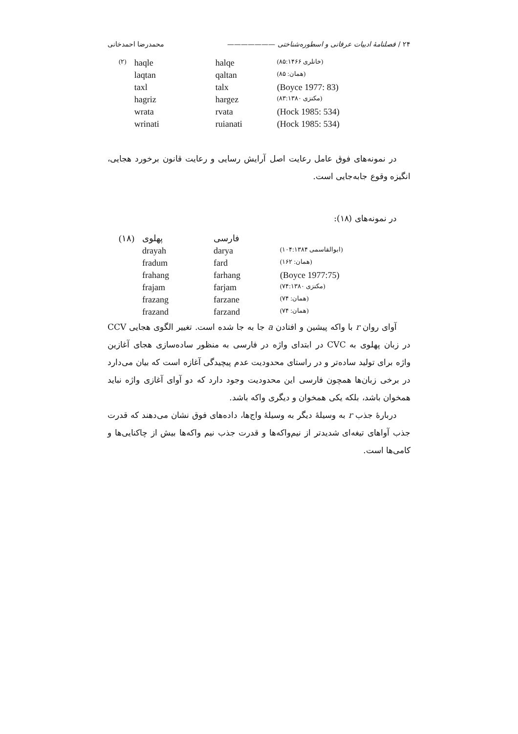۲۴ / فصلنامهٔ ادبیات عرفانی و اسطوره‌شناختی ——————— محمدرضا احمدخانی
| (۲) | haqle | halqe | (خانلری ۸۵:۱۴۶۶) |
| | laqtan | qaltan | (همان: ۸۵) |
| | taxl | talx | (Boyce 1977: 83) |
| | hagriz | hargez | (مکنزی ۸۳:۱۳۸۰) |
| | wrata | rvata | (Hock 1985: 534) |
| | wrinati | ruianati | (Hock 1985: 534) |
در نمونه‌های فوق عامل رعایت اصل آرایش رسایی و رعایت قانون برخورد هجایی، انگیزه وقوع جابه‌جایی است.
در نمونه‌های (۱۸):
| (۱۸) | پهلوی | فارسی | |
| | drayah | darya | (ابوالقاسمی ۱۰۴:۱۳۸۴) |
| | fradum | fard | (همان: ۱۶۲) |
| | frahang | farhang | (Boyce 1977:75) |
| | frajam | farjam | (مکنزی ۷۴:۱۳۸۰) |
| | frazang | farzane | (همان: ۷۴) |
| | frazand | farzand | (همان: ۷۴) |
آوای روان r با واکه پیشین و افتادن a جا به جا شده است. تغییر الگوی هجایی CCV در زبان پهلوی به CVC در ابتدای واژه در فارسی به منظور ساده‌سازی هجای آغازین واژه برای تولید ساده‌تر و در راستای محدودیت عدم پیچیدگی آغازه است که بیان می‌دارد در برخی زبان‌ها همچون فارسی این محدودیت وجود دارد که دو آوای آغازی واژه نباید همخوان باشد، بلکه یکی همخوان و دیگری واکه باشد.
دربارهٔ جذب r به وسیلهٔ دیگر به وسیلهٔ واج‌ها، داده‌های فوق نشان می‌دهند که قدرت جذب آواهای تیغه‌ای شدیدتر از نیم‌واکه‌ها و قدرت جذب نیم واکه‌ها بیش از چاکنایی‌ها و کامی‌ها است.